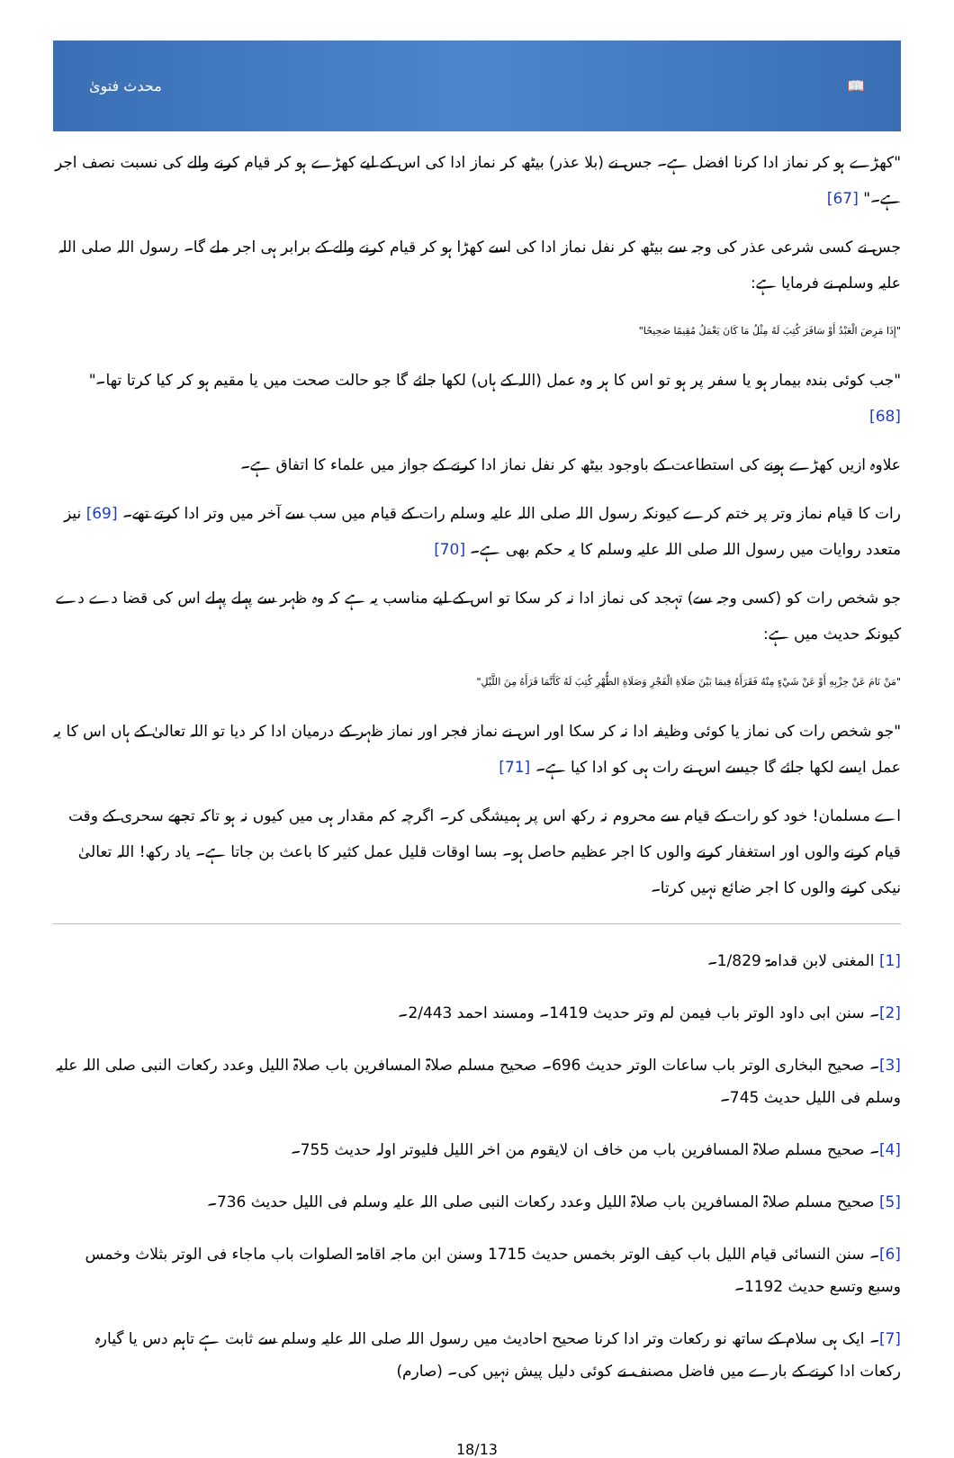محدث فتویٰ 📖
"کھڑے ہو کر نماز ادا کرنا افضل ہے۔ جس نے (بلا عذر) بیٹھ کر نماز ادا کی اس کے لیے کھڑے ہو کر قیام کرنے والے کی نسبت نصف اجر ہے۔" [67]
جس نے کسی شرعی عذر کی وجہ سے بیٹھ کر نفل نماز ادا کی اسے کھڑا ہو کر قیام کرنے والے کے برابر ہی اجر ملے گا۔ رسول اللہ صلی اللہ علیہ وسلم نے فرمایا ہے:
"إِذَا مَرِضَ الْعَبْدُ أَوْ سَافَرَ كُتِبَ لَهُ مِثْلُ مَا كَانَ يَعْمَلُ مُقِيمًا صَحِيحًا"
"جب کوئی بندہ بیمار ہو یا سفر پر ہو تو اس کا ہر وہ عمل (اللہ کے ہاں) لکھا جائے گا جو حالت صحت میں یا مقیم ہو کر کیا کرتا تھا۔" [68]
علاوہ ازیں کھڑے ہونے کی استطاعت کے باوجود بیٹھ کر نفل نماز ادا کرنے کے جواز میں علماء کا اتفاق ہے۔
رات کا قیام نماز وتر پر ختم کرے کیونکہ رسول اللہ صلی اللہ علیہ وسلم رات کے قیام میں سب سے آخر میں وتر ادا کرتے تھے۔ [69] نیز متعدد روایات میں رسول اللہ صلی اللہ علیہ وسلم کا یہ حکم بھی ہے۔ [70]
جو شخص رات کو (کسی وجہ سے) تہجد کی نماز ادا نہ کر سکا تو اس کے لیے مناسب یہ ہے کہ وہ ظہر سے پہلے پہلے اس کی قضا دے دے کیونکہ حدیث میں ہے:
"مَنْ نَامَ عَنْ حِزْبِهِ أَوْ عَنْ شَيْءٍ مِنْهُ فَقَرَأَهُ فِيمَا بَيْنَ صَلَاةِ الْفَجْرِ وَصَلَاةِ الظُّهْرِ كُتِبَ لَهُ كَأَنَّمَا قَرَأَهُ مِنَ اللَّيْلِ"
"جو شخص رات کی نماز یا کوئی وظیفہ ادا نہ کر سکا اور اس نے نماز فجر اور نماز ظہر کے درمیان ادا کر دیا تو اللہ تعالیٰ کے ہاں اس کا یہ عمل ایسے لکھا جائے گا جیسے اس نے رات ہی کو ادا کیا ہے۔ [71]
اے مسلمان! خود کو رات کے قیام سے محروم نہ رکھ اس پر ہمیشگی کر۔ اگرچہ کم مقدار ہی میں کیوں نہ ہو تاکہ تجھے سحری کے وقت قیام کرنے والوں اور استغفار کرنے والوں کا اجر عظیم حاصل ہو۔ بسا اوقات قلیل عمل کثیر کا باعث بن جاتا ہے۔ یاد رکھ! اللہ تعالیٰ نیکی کرنے والوں کا اجر ضائع نہیں کرتا۔
[1] المغنی لابن قدامۃ 1/829۔
[2]۔ سنن ابی داود الوتر باب فیمن لم وتر حدیث 1419۔ ومسند احمد 2/443۔
[3]۔ صحیح البخاری الوتر باب ساعات الوتر حدیث 696۔ صحیح مسلم صلاۃ المسافرین باب صلاۃ اللیل وعدد رکعات النبی صلی اللہ علیہ وسلم فی اللیل حدیث 745۔
[4]۔ صحیح مسلم صلاۃ المسافرین باب من خاف ان لایقوم من اخر اللیل فلیوتر اولہ حدیث 755۔
[5] صحیح مسلم صلاۃ المسافرین باب صلاۃ اللیل وعدد رکعات النبی صلی اللہ علیہ وسلم فی اللیل حدیث 736۔
[6]۔ سنن النسائی قیام اللیل باب کیف الوتر بخمس حدیث 1715 وسنن ابن ماجہ اقامۃ الصلوات باب ماجاء فی الوتر بثلاث وخمس وسبع وتسع حدیث 1192۔
[7]۔ ایک ہی سلام کے ساتھ نو رکعات وتر ادا کرنا صحیح احادیث میں رسول اللہ صلی اللہ علیہ وسلم سے ثابت ہے تاہم دس یا گیارہ رکعات ادا کرنے کے بارے میں فاضل مصنف نے کوئی دلیل پیش نہیں کی۔ (صارم)
18/13